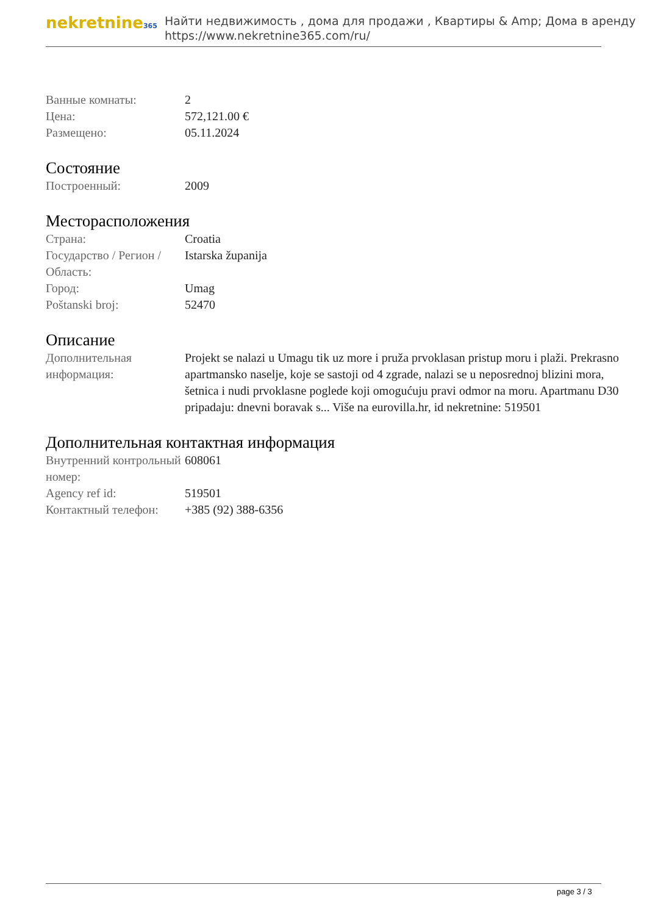nekretnine365
Найти недвижимость , дома для продажи , Квартиры & Amp; Дома в аренду
https://www.nekretnine365.com/ru/
| Ванные комнаты: | 2 |
| Цена: | 572,121.00 € |
| Размещено: | 05.11.2024 |
Состояние
| Построенный: | 2009 |
Месторасположения
| Страна: | Croatia |
| Государство / Регион / Область: | Istarska županija |
| Город: | Umag |
| Poštanski broj: | 52470 |
Описание
| Дополнительная информация: | Projekt se nalazi u Umagu tik uz more i pruža prvoklasan pristup moru i plaži. Prekrasno apartmansko naselje, koje se sastoji od 4 zgrade, nalazi se u neposrednoj blizini mora, šetnica i nudi prvoklasne poglede koji omogućuju pravi odmor na moru. Apartmanu D30 pripadaju: dnevni boravak s... Više na eurovilla.hr, id nekretnine: 519501 |
Дополнительная контактная информация
| Внутренний контрольный номер: | 608061 |
| Agency ref id: | 519501 |
| Контактный телефон: | +385 (92) 388-6356 |
page 3 / 3